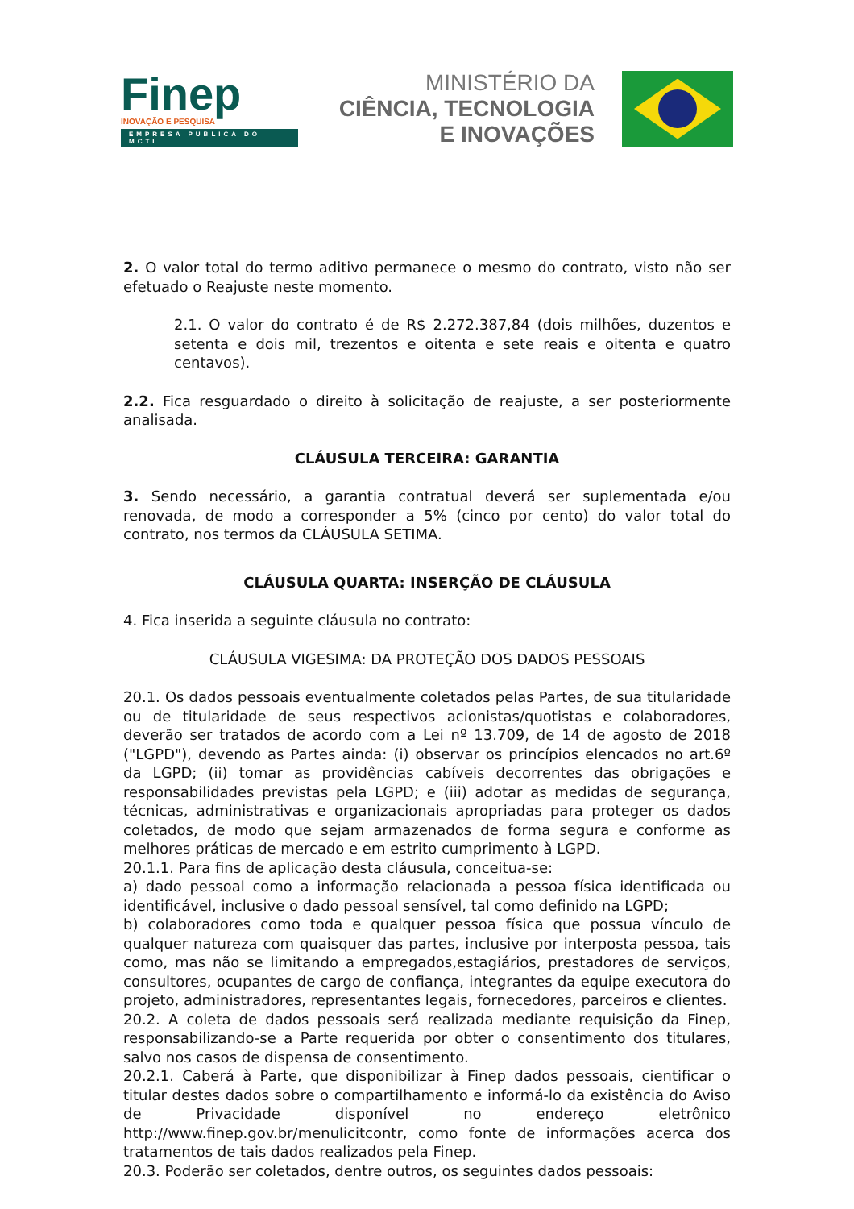Finep
INOVAÇÃO E PESQUISA
EMPRESA PÚBLICA DO MCTI
MINISTÉRIO DA
CIÊNCIA, TECNOLOGIA
E INOVAÇÕES
2. O valor total do termo aditivo permanece o mesmo do contrato, visto não ser efetuado o Reajuste neste momento.
2.1. O valor do contrato é de R$ 2.272.387,84 (dois milhões, duzentos e setenta e dois mil, trezentos e oitenta e sete reais e oitenta e quatro centavos).
2.2. Fica resguardado o direito à solicitação de reajuste, a ser posteriormente analisada.
CLÁUSULA TERCEIRA: GARANTIA
3. Sendo necessário, a garantia contratual deverá ser suplementada e/ou renovada, de modo a corresponder a 5% (cinco por cento) do valor total do contrato, nos termos da CLÁUSULA SETIMA.
CLÁUSULA QUARTA: INSERÇÃO DE CLÁUSULA
4. Fica inserida a seguinte cláusula no contrato:
CLÁUSULA VIGESIMA: DA PROTEÇÃO DOS DADOS PESSOAIS
20.1. Os dados pessoais eventualmente coletados pelas Partes, de sua titularidade ou de titularidade de seus respectivos acionistas/quotistas e colaboradores, deverão ser tratados de acordo com a Lei nº 13.709, de 14 de agosto de 2018 ("LGPD"), devendo as Partes ainda: (i) observar os princípios elencados no art.6º da LGPD; (ii) tomar as providências cabíveis decorrentes das obrigações e responsabilidades previstas pela LGPD; e (iii) adotar as medidas de segurança, técnicas, administrativas e organizacionais apropriadas para proteger os dados coletados, de modo que sejam armazenados de forma segura e conforme as melhores práticas de mercado e em estrito cumprimento à LGPD.
20.1.1. Para fins de aplicação desta cláusula, conceitua-se:
a) dado pessoal como a informação relacionada a pessoa física identificada ou identificável, inclusive o dado pessoal sensível, tal como definido na LGPD;
b) colaboradores como toda e qualquer pessoa física que possua vínculo de qualquer natureza com quaisquer das partes, inclusive por interposta pessoa, tais como, mas não se limitando a empregados,estagiários, prestadores de serviços, consultores, ocupantes de cargo de confiança, integrantes da equipe executora do projeto, administradores, representantes legais, fornecedores, parceiros e clientes.
20.2. A coleta de dados pessoais será realizada mediante requisição da Finep, responsabilizando-se a Parte requerida por obter o consentimento dos titulares, salvo nos casos de dispensa de consentimento.
20.2.1. Caberá à Parte, que disponibilizar à Finep dados pessoais, cientificar o titular destes dados sobre o compartilhamento e informá-lo da existência do Aviso de Privacidade disponível no endereço eletrônico http://www.finep.gov.br/menulicitcontr, como fonte de informações acerca dos tratamentos de tais dados realizados pela Finep.
20.3. Poderão ser coletados, dentre outros, os seguintes dados pessoais: